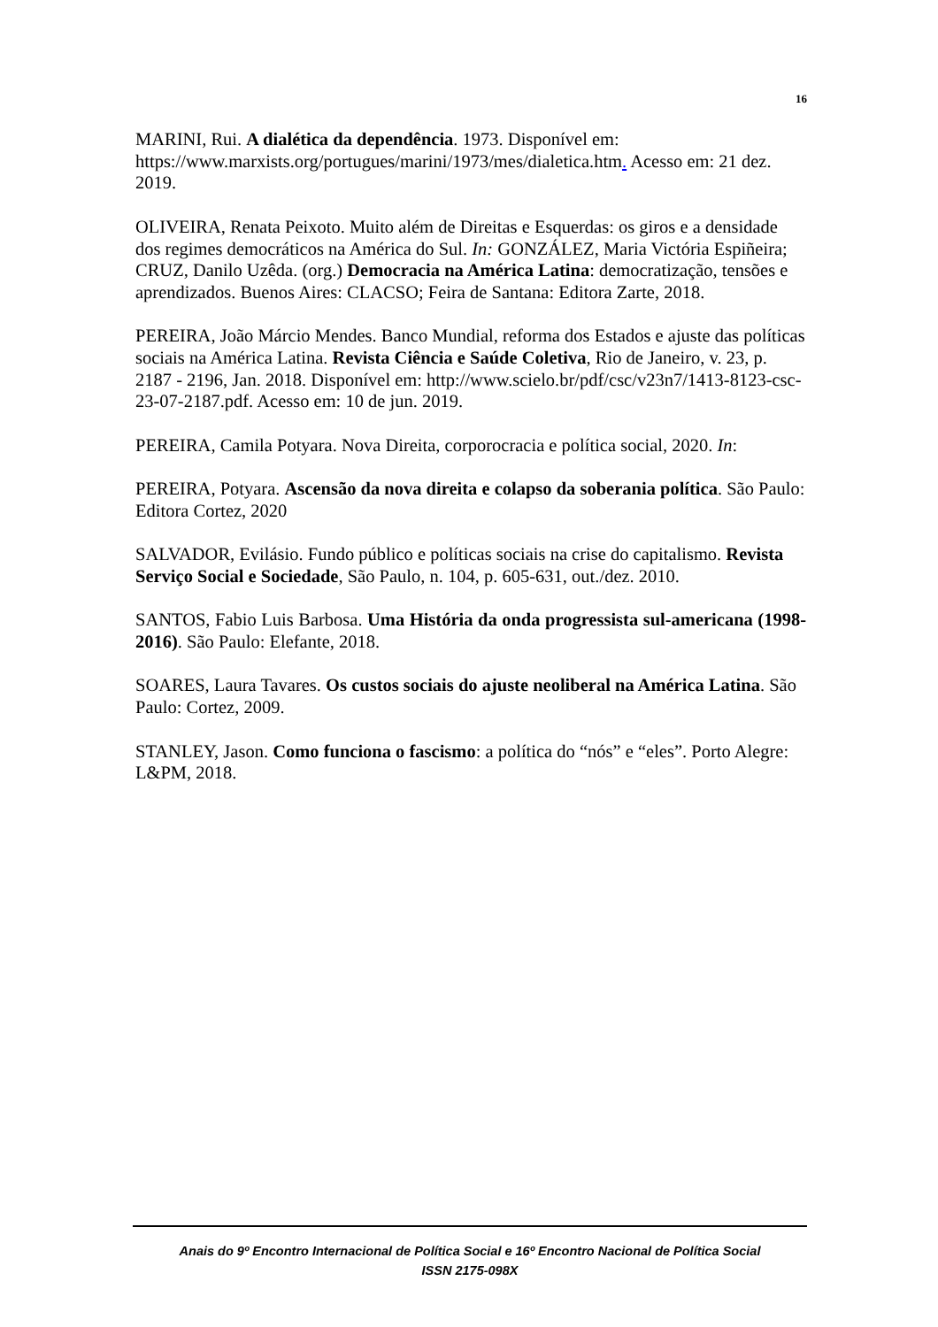16
MARINI, Rui. A dialética da dependência. 1973. Disponível em: https://www.marxists.org/portugues/marini/1973/mes/dialetica.htm. Acesso em: 21 dez. 2019.
OLIVEIRA, Renata Peixoto. Muito além de Direitas e Esquerdas: os giros e a densidade dos regimes democráticos na América do Sul. In: GONZÁLEZ, Maria Victória Espiñeira; CRUZ, Danilo Uzêda. (org.) Democracia na América Latina: democratização, tensões e aprendizados. Buenos Aires: CLACSO; Feira de Santana: Editora Zarte, 2018.
PEREIRA, João Márcio Mendes. Banco Mundial, reforma dos Estados e ajuste das políticas sociais na América Latina. Revista Ciência e Saúde Coletiva, Rio de Janeiro, v. 23, p. 2187 - 2196, Jan. 2018. Disponível em: http://www.scielo.br/pdf/csc/v23n7/1413-8123-csc-23-07-2187.pdf. Acesso em: 10 de jun. 2019.
PEREIRA, Camila Potyara. Nova Direita, corporocracia e política social, 2020. In:
PEREIRA, Potyara. Ascensão da nova direita e colapso da soberania política. São Paulo: Editora Cortez, 2020
SALVADOR, Evilásio. Fundo público e políticas sociais na crise do capitalismo. Revista Serviço Social e Sociedade, São Paulo, n. 104, p. 605-631, out./dez. 2010.
SANTOS, Fabio Luis Barbosa. Uma História da onda progressista sul-americana (1998-2016). São Paulo: Elefante, 2018.
SOARES, Laura Tavares. Os custos sociais do ajuste neoliberal na América Latina. São Paulo: Cortez, 2009.
STANLEY, Jason. Como funciona o fascismo: a política do “nós” e “eles”. Porto Alegre: L&PM, 2018.
Anais do 9º Encontro Internacional de Política Social e 16º Encontro Nacional de Política Social
ISSN 2175-098X